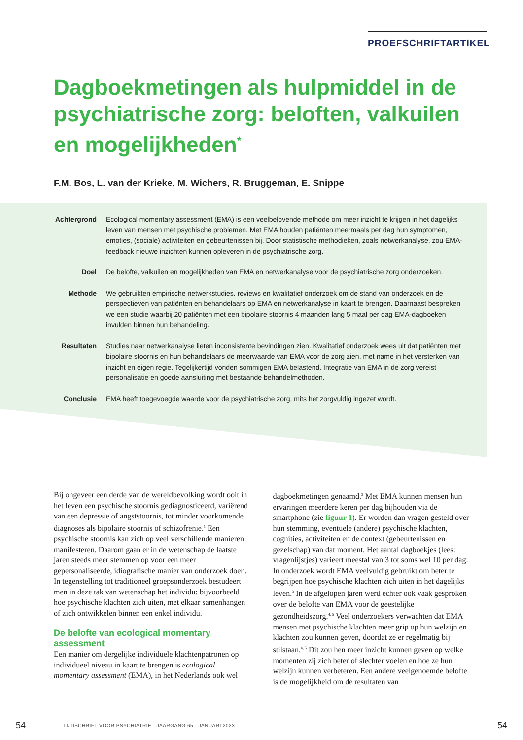PROEFSCHRIFTARTIKEL
Dagboekmetingen als hulpmiddel in de psychiatrische zorg: beloften, valkuilen en mogelijkheden<sup>*</sup>
F.M. Bos, L. van der Krieke, M. Wichers, R. Bruggeman, E. Snippe
Achtergrond Ecological momentary assessment (EMA) is een veelbelovende methode om meer inzicht te krijgen in het dagelijks leven van mensen met psychische problemen. Met EMA houden patiënten meermaals per dag hun symptomen, emoties, (sociale) activiteiten en gebeurtenissen bij. Door statistische methodieken, zoals netwerkanalyse, zou EMA-feedback nieuwe inzichten kunnen opleveren in de psychiatrische zorg.
Doel De belofte, valkuilen en mogelijkheden van EMA en netwerkanalyse voor de psychiatrische zorg onderzoeken.
Methode We gebruikten empirische netwerkstudies, reviews en kwalitatief onderzoek om de stand van onderzoek en de perspectieven van patiënten en behandelaars op EMA en netwerkanalyse in kaart te brengen. Daarnaast bespreken we een studie waarbij 20 patiënten met een bipolaire stoornis 4 maanden lang 5 maal per dag EMA-dagboeken invulden binnen hun behandeling.
Resultaten Studies naar netwerkanalyse lieten inconsistente bevindingen zien. Kwalitatief onderzoek wees uit dat patiënten met bipolaire stoornis en hun behandelaars de meerwaarde van EMA voor de zorg zien, met name in het versterken van inzicht en eigen regie. Tegelijkertijd vonden sommigen EMA belastend. Integratie van EMA in de zorg vereist personalisatie en goede aansluiting met bestaande behandelmethoden.
Conclusie EMA heeft toegevoegde waarde voor de psychiatrische zorg, mits het zorgvuldig ingezet wordt.
Bij ongeveer een derde van de wereldbevolking wordt ooit in het leven een psychische stoornis gediagnosticeerd, variërend van een depressie of angststoornis, tot minder voorkomende diagnoses als bipolaire stoornis of schizofrenie.<sup>1</sup> Een psychische stoornis kan zich op veel verschillende manieren manifesteren. Daarom gaan er in de wetenschap de laatste jaren steeds meer stemmen op voor een meer gepersonaliseerde, idiografische manier van onderzoek doen. In tegenstelling tot traditioneel groepsonderzoek bestudeert men in deze tak van wetenschap het individu: bijvoorbeeld hoe psychische klachten zich uiten, met elkaar samenhangen of zich ontwikkelen binnen een enkel individu.
De belofte van ecological momentary assessment
Een manier om dergelijke individuele klachtenpatronen op individueel niveau in kaart te brengen is ecological momentary assessment (EMA), in het Nederlands ook wel dagboekmetingen genaamd.<sup>2</sup> Met EMA kunnen mensen hun ervaringen meerdere keren per dag bijhouden via de smartphone (zie figuur 1). Er worden dan vragen gesteld over hun stemming, eventuele (andere) psychische klachten, cognities, activiteiten en de context (gebeurtenissen en gezelschap) van dat moment. Het aantal dagboekjes (lees: vragenlijstjes) varieert meestal van 3 tot soms wel 10 per dag. In onderzoek wordt EMA veelvuldig gebruikt om beter te begrijpen hoe psychische klachten zich uiten in het dagelijks leven.<sup>3</sup> In de afgelopen jaren werd echter ook vaak gesproken over de belofte van EMA voor de geestelijke gezondheidszorg.<sup>4, 5</sup> Veel onderzoekers verwachten dat EMA mensen met psychische klachten meer grip op hun welzijn en klachten zou kunnen geven, doordat ze er regelmatig bij stilstaan.<sup>4, 5</sup> Dit zou hen meer inzicht kunnen geven op welke momenten zij zich beter of slechter voelen en hoe ze hun welzijn kunnen verbeteren. Een andere veelgenoemde belofte is de mogelijkheid om de resultaten van
54 TIJDSCHRIFT VOOR PSYCHIATRIE - JAARGANG 65 - JANUARI 2023 54